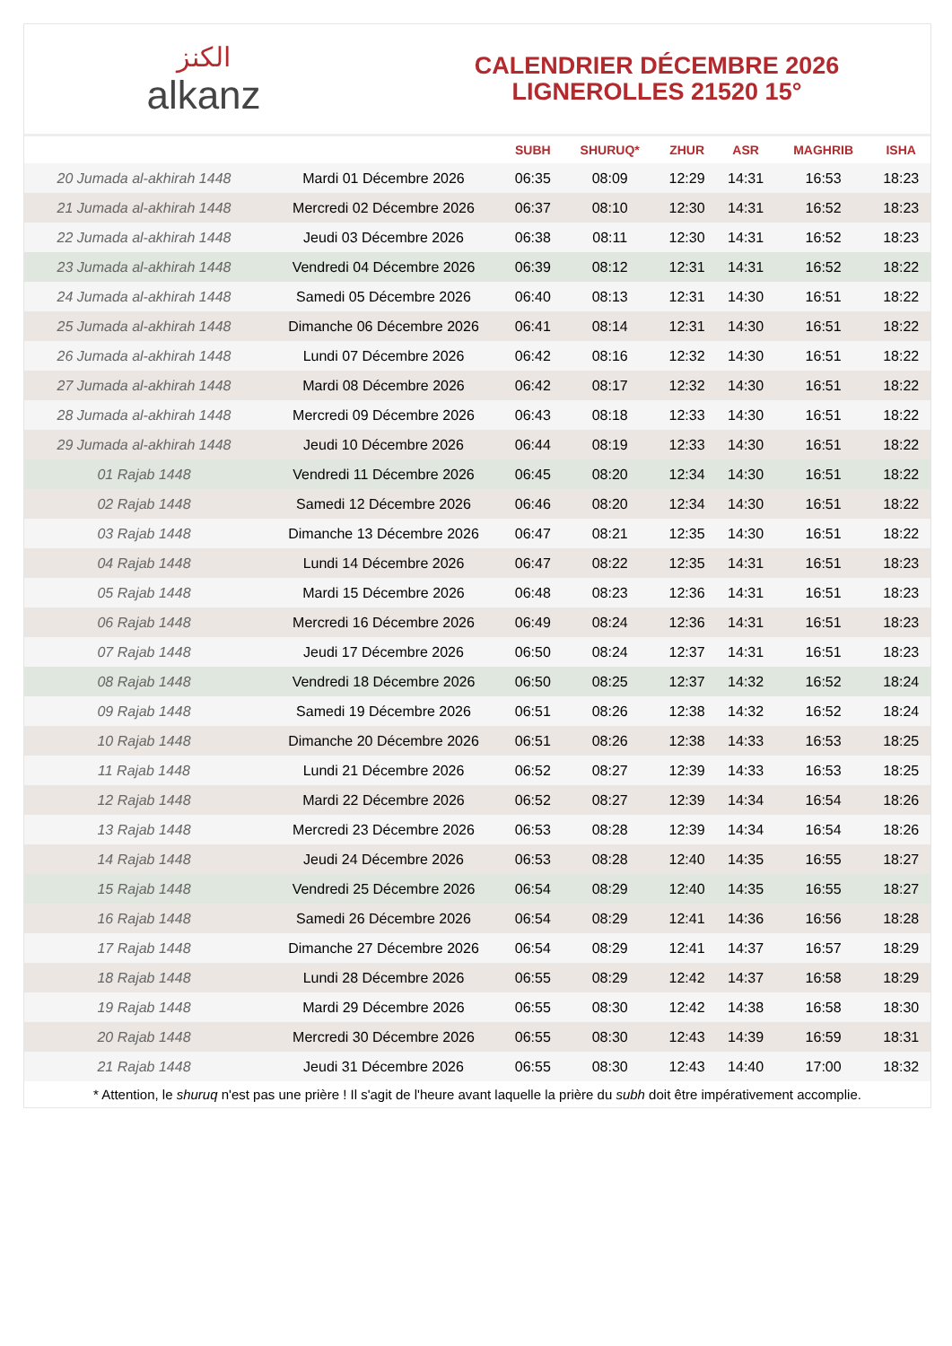الكنز
alkanz
CALENDRIER DÉCEMBRE 2026
LIGNEROLLES 21520 15°
| | | SUBH | SHURUQ* | ZHUR | ASR | MAGHRIB | ISHA |
| --- | --- | --- | --- | --- | --- | --- | --- |
| 20 Jumada al-akhirah 1448 | Mardi 01 Décembre 2026 | 06:35 | 08:09 | 12:29 | 14:31 | 16:53 | 18:23 |
| 21 Jumada al-akhirah 1448 | Mercredi 02 Décembre 2026 | 06:37 | 08:10 | 12:30 | 14:31 | 16:52 | 18:23 |
| 22 Jumada al-akhirah 1448 | Jeudi 03 Décembre 2026 | 06:38 | 08:11 | 12:30 | 14:31 | 16:52 | 18:23 |
| 23 Jumada al-akhirah 1448 | Vendredi 04 Décembre 2026 | 06:39 | 08:12 | 12:31 | 14:31 | 16:52 | 18:22 |
| 24 Jumada al-akhirah 1448 | Samedi 05 Décembre 2026 | 06:40 | 08:13 | 12:31 | 14:30 | 16:51 | 18:22 |
| 25 Jumada al-akhirah 1448 | Dimanche 06 Décembre 2026 | 06:41 | 08:14 | 12:31 | 14:30 | 16:51 | 18:22 |
| 26 Jumada al-akhirah 1448 | Lundi 07 Décembre 2026 | 06:42 | 08:16 | 12:32 | 14:30 | 16:51 | 18:22 |
| 27 Jumada al-akhirah 1448 | Mardi 08 Décembre 2026 | 06:42 | 08:17 | 12:32 | 14:30 | 16:51 | 18:22 |
| 28 Jumada al-akhirah 1448 | Mercredi 09 Décembre 2026 | 06:43 | 08:18 | 12:33 | 14:30 | 16:51 | 18:22 |
| 29 Jumada al-akhirah 1448 | Jeudi 10 Décembre 2026 | 06:44 | 08:19 | 12:33 | 14:30 | 16:51 | 18:22 |
| 01 Rajab 1448 | Vendredi 11 Décembre 2026 | 06:45 | 08:20 | 12:34 | 14:30 | 16:51 | 18:22 |
| 02 Rajab 1448 | Samedi 12 Décembre 2026 | 06:46 | 08:20 | 12:34 | 14:30 | 16:51 | 18:22 |
| 03 Rajab 1448 | Dimanche 13 Décembre 2026 | 06:47 | 08:21 | 12:35 | 14:30 | 16:51 | 18:22 |
| 04 Rajab 1448 | Lundi 14 Décembre 2026 | 06:47 | 08:22 | 12:35 | 14:31 | 16:51 | 18:23 |
| 05 Rajab 1448 | Mardi 15 Décembre 2026 | 06:48 | 08:23 | 12:36 | 14:31 | 16:51 | 18:23 |
| 06 Rajab 1448 | Mercredi 16 Décembre 2026 | 06:49 | 08:24 | 12:36 | 14:31 | 16:51 | 18:23 |
| 07 Rajab 1448 | Jeudi 17 Décembre 2026 | 06:50 | 08:24 | 12:37 | 14:31 | 16:51 | 18:23 |
| 08 Rajab 1448 | Vendredi 18 Décembre 2026 | 06:50 | 08:25 | 12:37 | 14:32 | 16:52 | 18:24 |
| 09 Rajab 1448 | Samedi 19 Décembre 2026 | 06:51 | 08:26 | 12:38 | 14:32 | 16:52 | 18:24 |
| 10 Rajab 1448 | Dimanche 20 Décembre 2026 | 06:51 | 08:26 | 12:38 | 14:33 | 16:53 | 18:25 |
| 11 Rajab 1448 | Lundi 21 Décembre 2026 | 06:52 | 08:27 | 12:39 | 14:33 | 16:53 | 18:25 |
| 12 Rajab 1448 | Mardi 22 Décembre 2026 | 06:52 | 08:27 | 12:39 | 14:34 | 16:54 | 18:26 |
| 13 Rajab 1448 | Mercredi 23 Décembre 2026 | 06:53 | 08:28 | 12:39 | 14:34 | 16:54 | 18:26 |
| 14 Rajab 1448 | Jeudi 24 Décembre 2026 | 06:53 | 08:28 | 12:40 | 14:35 | 16:55 | 18:27 |
| 15 Rajab 1448 | Vendredi 25 Décembre 2026 | 06:54 | 08:29 | 12:40 | 14:35 | 16:55 | 18:27 |
| 16 Rajab 1448 | Samedi 26 Décembre 2026 | 06:54 | 08:29 | 12:41 | 14:36 | 16:56 | 18:28 |
| 17 Rajab 1448 | Dimanche 27 Décembre 2026 | 06:54 | 08:29 | 12:41 | 14:37 | 16:57 | 18:29 |
| 18 Rajab 1448 | Lundi 28 Décembre 2026 | 06:55 | 08:29 | 12:42 | 14:37 | 16:58 | 18:29 |
| 19 Rajab 1448 | Mardi 29 Décembre 2026 | 06:55 | 08:30 | 12:42 | 14:38 | 16:58 | 18:30 |
| 20 Rajab 1448 | Mercredi 30 Décembre 2026 | 06:55 | 08:30 | 12:43 | 14:39 | 16:59 | 18:31 |
| 21 Rajab 1448 | Jeudi 31 Décembre 2026 | 06:55 | 08:30 | 12:43 | 14:40 | 17:00 | 18:32 |
* Attention, le shuruq n'est pas une prière ! Il s'agit de l'heure avant laquelle la prière du subh doit être impérativement accomplie.